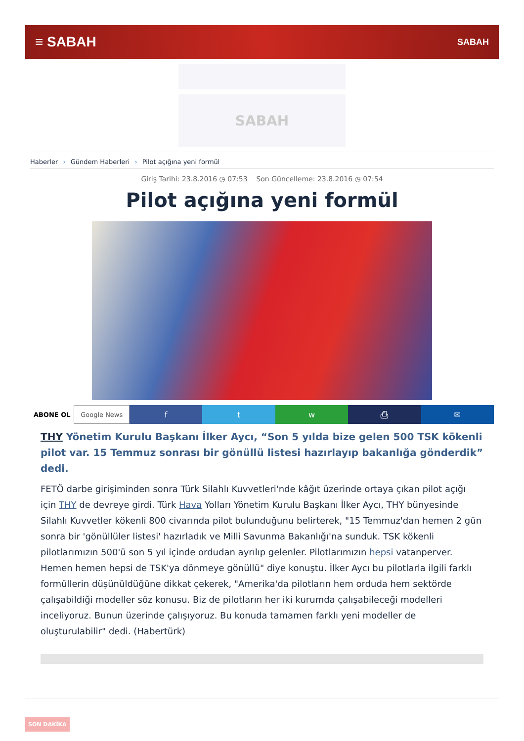≡ SABAH
SABAH
SABAH
Haberler › Gündem Haberleri › Pilot açığına yeni formül
Giriş Tarihi: 23.8.2016 ◷ 07:53 Son Güncelleme: 23.8.2016 ◷ 07:54
Pilot açığına yeni formül
ABONE OL Google News
f t w ⎙ ✉
THY Yönetim Kurulu Başkanı İlker Aycı, “Son 5 yılda bize gelen 500 TSK kökenli pilot var. 15 Temmuz sonrası bir gönüllü listesi hazırlayıp bakanlığa gönderdik” dedi.
FETÖ darbe girişiminden sonra Türk Silahlı Kuvvetleri'nde kâğıt üzerinde ortaya çıkan pilot açığı için THY de devreye girdi. Türk Hava Yolları Yönetim Kurulu Başkanı İlker Aycı, THY bünyesinde Silahlı Kuvvetler kökenli 800 civarında pilot bulunduğunu belirterek, "15 Temmuz'dan hemen 2 gün sonra bir 'gönüllüler listesi' hazırladık ve Milli Savunma Bakanlığı'na sunduk. TSK kökenli pilotlarımızın 500'ü son 5 yıl içinde ordudan ayrılıp gelenler. Pilotlarımızın hepsi vatanperver. Hemen hemen hepsi de TSK'ya dönmeye gönüllü" diye konuştu. İlker Aycı bu pilotlarla ilgili farklı formüllerin düşünüldüğüne dikkat çekerek, "Amerika'da pilotların hem orduda hem sektörde çalışabildiği modeller söz konusu. Biz de pilotların her iki kurumda çalışabileceği modelleri inceliyoruz. Bunun üzerinde çalışıyoruz. Bu konuda tamamen farklı yeni modeller de oluşturulabilir" dedi. (Habertürk)
SON DAKİKA